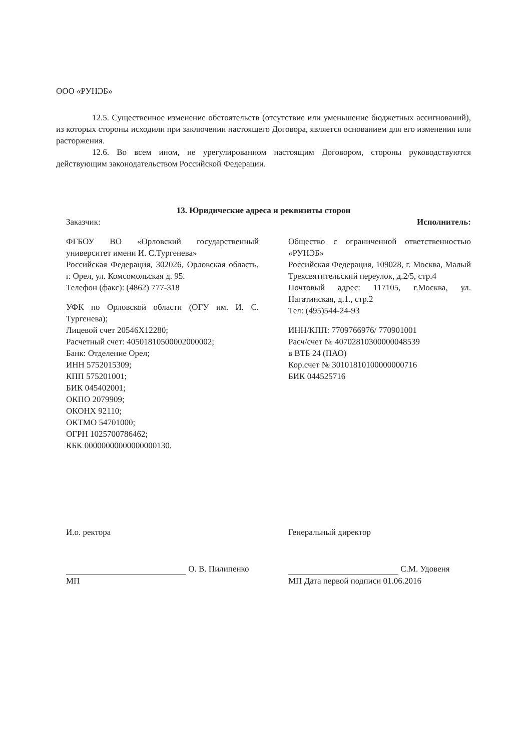ООО «РУНЭБ»
12.5. Существенное изменение обстоятельств (отсутствие или уменьшение бюджетных ассигнований), из которых стороны исходили при заключении настоящего Договора, является основанием для его изменения или расторжения.
12.6. Во всем ином, не урегулированном настоящим Договором, стороны руководствуются действующим законодательством Российской Федерации.
13. Юридические адреса и реквизиты сторон
Заказчик:
ФГБОУ ВО «Орловский государственный университет имени И. С.Тургенева»
Российская Федерация, 302026, Орловская область, г. Орел, ул. Комсомольская д. 95.
Телефон (факс): (4862) 777-318
УФК по Орловской области (ОГУ им. И. С. Тургенева);
Лицевой счет 20546Х12280;
Расчетный счет: 40501810500002000002;
Банк: Отделение Орел;
ИНН 5752015309;
КПП 575201001;
БИК 045402001;
ОКПО 2079909;
ОКОНХ 92110;
ОКТМО 54701000;
ОГРН 1025700786462;
КБК 00000000000000000130.
Исполнитель:
Общество с ограниченной ответственностью «РУНЭБ»
Российская Федерация, 109028, г. Москва, Малый Трехсвятительский переулок, д.2/5, стр.4
Почтовый адрес: 117105, г.Москва, ул. Нагатинская, д.1., стр.2
Тел: (495)544-24-93
ИНН/КПП: 7709766976/ 770901001
Расч/счет № 40702810300000048539
в ВТБ 24 (ПАО)
Кор.счет № 30101810100000000716
БИК 044525716
И.о. ректора
О. В. Пилипенко
МП
Генеральный директор
С.М. Удовеня
МП Дата первой подписи 01.06.2016